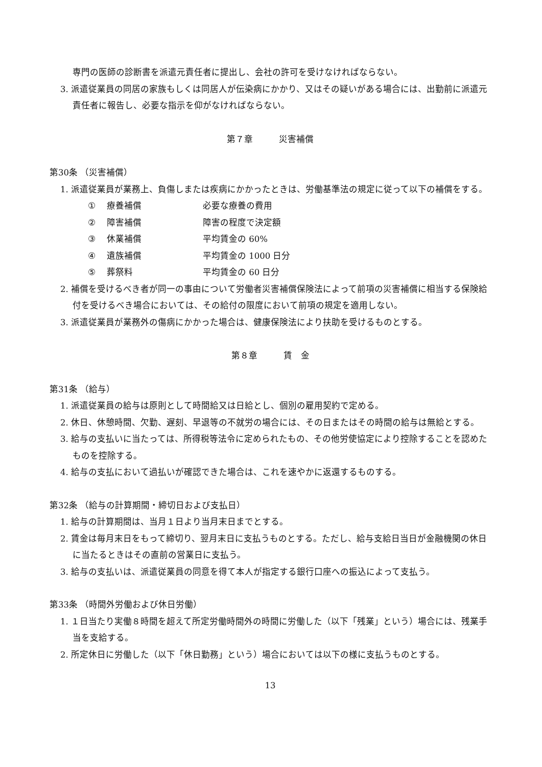専門の医師の診断書を派遣元責任者に提出し、会社の許可を受けなければならない。
3. 派遣従業員の同居の家族もしくは同居人が伝染病にかかり、又はその疑いがある場合には、出勤前に派遣元責任者に報告し、必要な指示を仰がなければならない。
第７章　　　災害補償
第30条 （災害補償）
1. 派遣従業員が業務上、負傷しまたは疾病にかかったときは、労働基準法の規定に従って以下の補償をする。
① 療養補償 必要な療養の費用
② 障害補償 障害の程度で決定額
③ 休業補償 平均賃金の 60%
④ 遺族補償 平均賃金の 1000 日分
⑤ 葬祭料 平均賃金の 60 日分
2. 補償を受けるべき者が同一の事由について労働者災害補償保険法によって前項の災害補償に相当する保険給付を受けるべき場合においては、その給付の限度において前項の規定を適用しない。
3. 派遣従業員が業務外の傷病にかかった場合は、健康保険法により扶助を受けるものとする。
第８章　　　賃　金
第31条 （給与）
1. 派遣従業員の給与は原則として時間給又は日給とし、個別の雇用契約で定める。
2. 休日、休憩時間、欠勤、遅刻、早退等の不就労の場合には、その日またはその時間の給与は無給とする。
3. 給与の支払いに当たっては、所得税等法令に定められたもの、その他労使協定により控除することを認めたものを控除する。
4. 給与の支払において過払いが確認できた場合は、これを速やかに返還するものする。
第32条 （給与の計算期間・締切日および支払日）
1. 給与の計算期間は、当月１日より当月末日までとする。
2. 賃金は毎月末日をもって締切り、翌月末日に支払うものとする。ただし、給与支給日当日が金融機関の休日に当たるときはその直前の営業日に支払う。
3. 給与の支払いは、派遣従業員の同意を得て本人が指定する銀行口座への振込によって支払う。
第33条 （時間外労働および休日労働）
1. １日当たり実働８時間を超えて所定労働時間外の時間に労働した（以下「残業」という）場合には、残業手当を支給する。
2. 所定休日に労働した（以下「休日勤務」という）場合においては以下の様に支払うものとする。
13